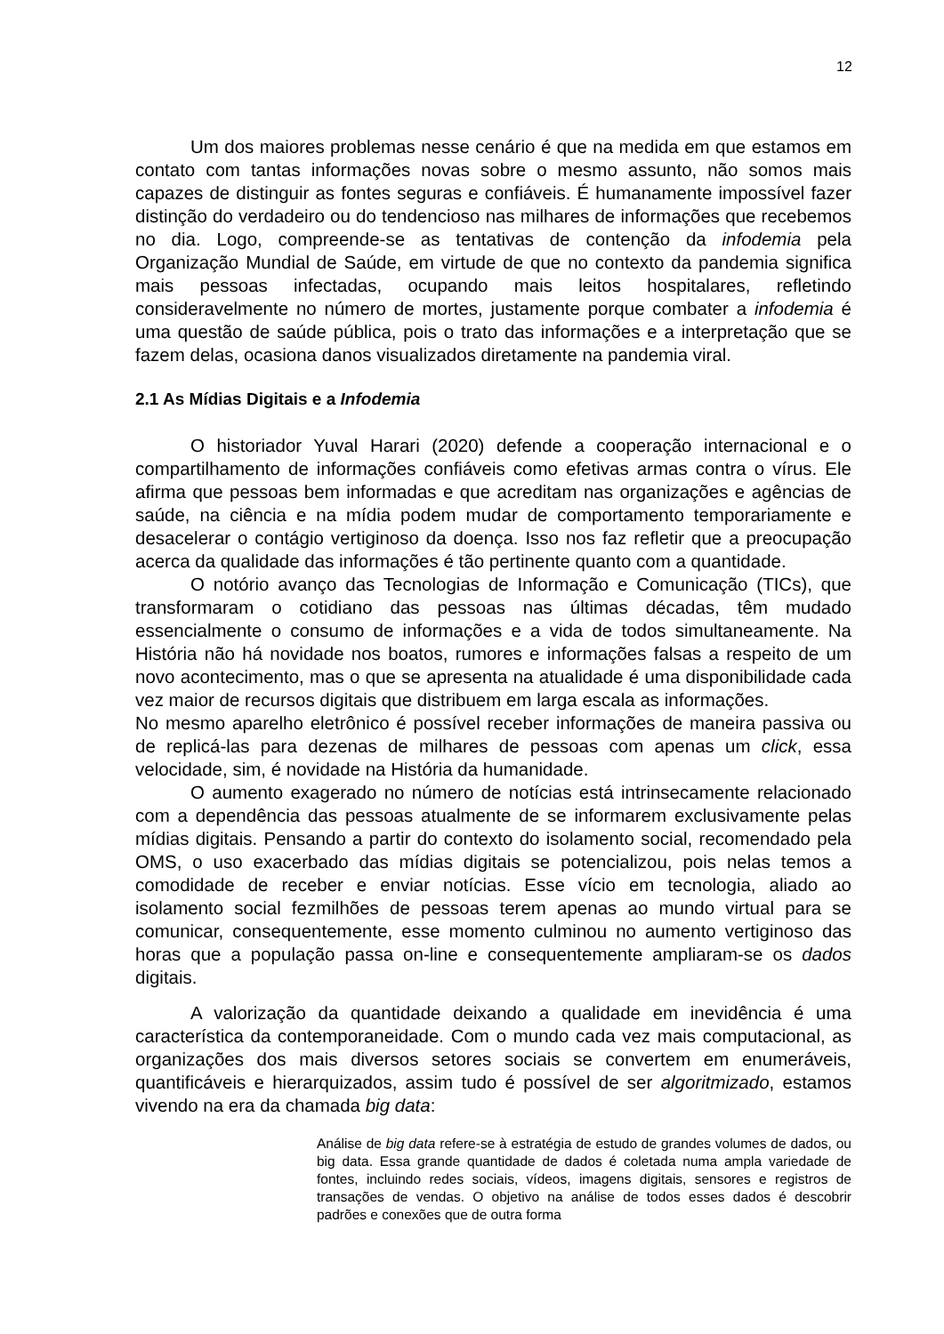12
Um dos maiores problemas nesse cenário é que na medida em que estamos em contato com tantas informações novas sobre o mesmo assunto, não somos mais capazes de distinguir as fontes seguras e confiáveis. É humanamente impossível fazer distinção do verdadeiro ou do tendencioso nas milhares de informações que recebemos no dia. Logo, compreende-se as tentativas de contenção da infodemia pela Organização Mundial de Saúde, em virtude de que no contexto da pandemia significa mais pessoas infectadas, ocupando mais leitos hospitalares, refletindo consideravelmente no número de mortes, justamente porque combater a infodemia é uma questão de saúde pública, pois o trato das informações e a interpretação que se fazem delas, ocasiona danos visualizados diretamente na pandemia viral.
2.1 As Mídias Digitais e a Infodemia
O historiador Yuval Harari (2020) defende a cooperação internacional e o compartilhamento de informações confiáveis como efetivas armas contra o vírus. Ele afirma que pessoas bem informadas e que acreditam nas organizações e agências de saúde, na ciência e na mídia podem mudar de comportamento temporariamente e desacelerar o contágio vertiginoso da doença. Isso nos faz refletir que a preocupação acerca da qualidade das informações é tão pertinente quanto com a quantidade.
O notório avanço das Tecnologias de Informação e Comunicação (TICs), que transformaram o cotidiano das pessoas nas últimas décadas, têm mudado essencialmente o consumo de informações e a vida de todos simultaneamente. Na História não há novidade nos boatos, rumores e informações falsas a respeito de um novo acontecimento, mas o que se apresenta na atualidade é uma disponibilidade cada vez maior de recursos digitais que distribuem em larga escala as informações.
No mesmo aparelho eletrônico é possível receber informações de maneira passiva ou de replicá-las para dezenas de milhares de pessoas com apenas um click, essa velocidade, sim, é novidade na História da humanidade.
O aumento exagerado no número de notícias está intrinsecamente relacionado com a dependência das pessoas atualmente de se informarem exclusivamente pelas mídias digitais. Pensando a partir do contexto do isolamento social, recomendado pela OMS, o uso exacerbado das mídias digitais se potencializou, pois nelas temos a comodidade de receber e enviar notícias. Esse vício em tecnologia, aliado ao isolamento social fezmilhões de pessoas terem apenas ao mundo virtual para se comunicar, consequentemente, esse momento culminou no aumento vertiginoso das horas que a população passa on-line e consequentemente ampliaram-se os dados digitais.
A valorização da quantidade deixando a qualidade em inevidência é uma característica da contemporaneidade. Com o mundo cada vez mais computacional, as organizações dos mais diversos setores sociais se convertem em enumeráveis, quantificáveis e hierarquizados, assim tudo é possível de ser algoritmizado, estamos vivendo na era da chamada big data:
Análise de big data refere-se à estratégia de estudo de grandes volumes de dados, ou big data. Essa grande quantidade de dados é coletada numa ampla variedade de fontes, incluindo redes sociais, vídeos, imagens digitais, sensores e registros de transações de vendas. O objetivo na análise de todos esses dados é descobrir padrões e conexões que de outra forma